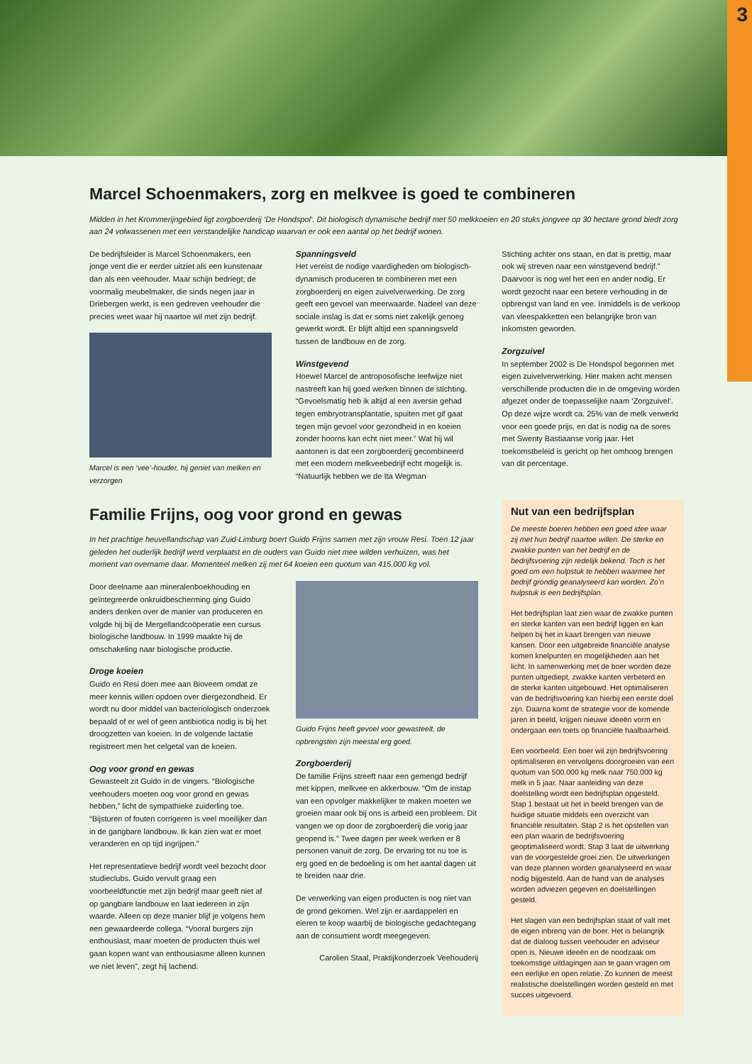3
Marcel Schoenmakers, zorg en melkvee is goed te combineren
Midden in het Krommerijngebied ligt zorgboerderij ‘De Hondspol’. Dit biologisch dynamische bedrijf met 50 melkkoeien en 20 stuks jongvee op 30 hectare grond biedt zorg aan 24 volwassenen met een verstandelijke handicap waarvan er ook een aantal op het bedrijf wonen.
De bedrijfsleider is Marcel Schoenmakers, een jonge vent die er eerder uitziet als een kunstenaar dan als een veehouder. Maar schijn bedriegt; de voormalig meubelmaker, die sinds negen jaar in Driebergen werkt, is een gedreven veehouder die precies weet waar hij naartoe wil met zijn bedrijf.
Marcel is een ‘vee’-houder, hij geniet van melken en verzorgen
Spanningsveld
Het vereist de nodige vaardigheden om biologisch-dynamisch produceren te combineren met een zorgboerderij en eigen zuivelverwerking. De zorg geeft een gevoel van meerwaarde. Nadeel van deze sociale inslag is dat er soms niet zakelijk genoeg gewerkt wordt. Er blijft altijd een spanningsveld tussen de landbouw en de zorg.
Winstgevend
Hoewel Marcel de antroposofische leefwijze niet nastreeft kan hij goed werken binnen de stichting. “Gevoelsmatig heb ik altijd al een aversie gehad tegen embryotransplantatie, spuiten met gif gaat tegen mijn gevoel voor gezondheid in en koeien zonder hoorns kan echt niet meer.” Wat hij wil aantonen is dat een zorgboerderij gecombineerd met een modern melkveebedrijf echt mogelijk is. “Natuurlijk hebben we de Ita Wegman
Stichting achter ons staan, en dat is prettig, maar ook wij streven naar een winstgevend bedrijf.” Daarvoor is nog wel het een en ander nodig. Er wordt gezocht naar een betere verhouding in de opbrengst van land en vee. Inmiddels is de verkoop van vleespakketten een belangrijke bron van inkomsten geworden.
Zorgzuivel
In september 2002 is De Hondspol begonnen met eigen zuivelverwerking. Hier maken acht mensen verschillende producten die in de omgeving worden afgezet onder de toepasselijke naam ‘Zorgzuivel’. Op deze wijze wordt ca. 25% van de melk verwerkt voor een goede prijs, en dat is nodig na de sores met Swenty Bastiaanse vorig jaar. Het toekomstbeleid is gericht op het omhoog brengen van dit percentage.
Familie Frijns, oog voor grond en gewas
In het prachtige heuvellandschap van Zuid-Limburg boert Guido Frijns samen met zijn vrouw Resi. Toen 12 jaar geleden het ouderlijk bedrijf werd verplaatst en de ouders van Guido niet mee wilden verhuizen, was het moment van overname daar. Momenteel melken zij met 64 koeien een quotum van 415.000 kg vol.
Door deelname aan mineralenboekhouding en geïntegreerde onkruidbescherming ging Guido anders denken over de manier van produceren en volgde hij bij de Mergellandcoöperatie een cursus biologische landbouw. In 1999 maakte hij de omschakeling naar biologische productie.
Droge koeien
Guido en Resi doen mee aan Bioveem omdat ze meer kennis willen opdoen over diergezondheid. Er wordt nu door middel van bacteriologisch onderzoek bepaald of er wel of geen antibiotica nodig is bij het droogzetten van koeien. In de volgende lactatie registreert men het celgetal van de koeien.
Oog voor grond en gewas
Gewasteelt zit Guido in de vingers. “Biologische veehouders moeten oog voor grond en gewas hebben,” licht de sympathieke zuiderling toe. “Bijsturen of fouten corrigeren is veel moeilijker dan in de gangbare landbouw. Ik kan zien wat er moet veranderen en op tijd ingrijpen.”
Het representatieve bedrijf wordt veel bezocht door studieclubs. Guido vervult graag een voorbeeldfunctie met zijn bedrijf maar geeft niet af op gangbare landbouw en laat iedereen in zijn waarde. Alleen op deze manier blijf je volgens hem een gewaardeerde collega. “Vooral burgers zijn enthousiast, maar moeten de producten thuis wel gaan kopen want van enthousiasme alleen kunnen we niet leven”, zegt hij lachend.
Guido Frijns heeft gevoel voor gewasteelt, de opbrengsten zijn meestal erg goed.
Zorgboerderij
De familie Frijns streeft naar een gemengd bedrijf met kippen, melkvee en akkerbouw. “Om de instap van een opvolger makkelijker te maken moeten we groeien maar ook bij ons is arbeid een probleem. Dit vangen we op door de zorgboerderij die vorig jaar geopend is.” Twee dagen per week werken er 8 personen vanuit de zorg. De ervaring tot nu toe is erg goed en de bedoeling is om het aantal dagen uit te breiden naar drie.
De verwerking van eigen producten is nog niet van de grond gekomen. Wel zijn er aardappelen en eieren te koop waarbij de biologische gedachtegang aan de consument wordt meegegeven.
Carolien Staal, Praktijkonderzoek Veehouderij
Nut van een bedrijfsplan
De meeste boeren hebben een goed idee waar zij met hun bedrijf naartoe willen. De sterke en zwakke punten van het bedrijf en de bedrijfsvoering zijn redelijk bekend. Toch is het goed om een hulpstuk te hebben waarmee het bedrijf grondig geanalyseerd kan worden. Zo’n hulpstuk is een bedrijfsplan.
Het bedrijfsplan laat zien waar de zwakke punten en sterke kanten van een bedrijf liggen en kan helpen bij het in kaart brengen van nieuwe kansen. Door een uitgebreide financiële analyse komen knelpunten en mogelijkheden aan het licht. In samenwerking met de boer worden deze punten uitgediept, zwakke kanten verbeterd en de sterke kanten uitgebouwd. Het optimaliseren van de bedrijfsvoering kan hierbij een eerste doel zijn. Daarna komt de strategie voor de komende jaren in beeld, krijgen nieuwe ideeën vorm en ondergaan een toets op financiële haalbaarheid.
Een voorbeeld: Een boer wil zijn bedrijfsvoering optimaliseren en vervolgens doorgroeien van een quotum van 500.000 kg melk naar 750.000 kg melk in 5 jaar. Naar aanleiding van deze doelstelling wordt een bedrijfsplan opgesteld. Stap 1 bestaat uit het in beeld brengen van de huidige situatie middels een overzicht van financiële resultaten. Stap 2 is het opstellen van een plan waarin de bedrijfsvoering geoptimaliseerd wordt. Stap 3 laat de uitwerking van de voorgestelde groei zien. De uitwerkingen van deze plannen worden geanalyseerd en waar nodig bijgesteld. Aan de hand van de analyses worden adviezen gegeven en doelstellingen gesteld.
Het slagen van een bedrijfsplan staat of valt met de eigen inbreng van de boer. Het is belangrijk dat de dialoog tussen veehouder en adviseur open is. Nieuwe ideeën en de noodzaak om toekomstige uitdagingen aan te gaan vragen om een eerlijke en open relatie. Zo kunnen de meest realistische doelstellingen worden gesteld en met succes uitgevoerd.